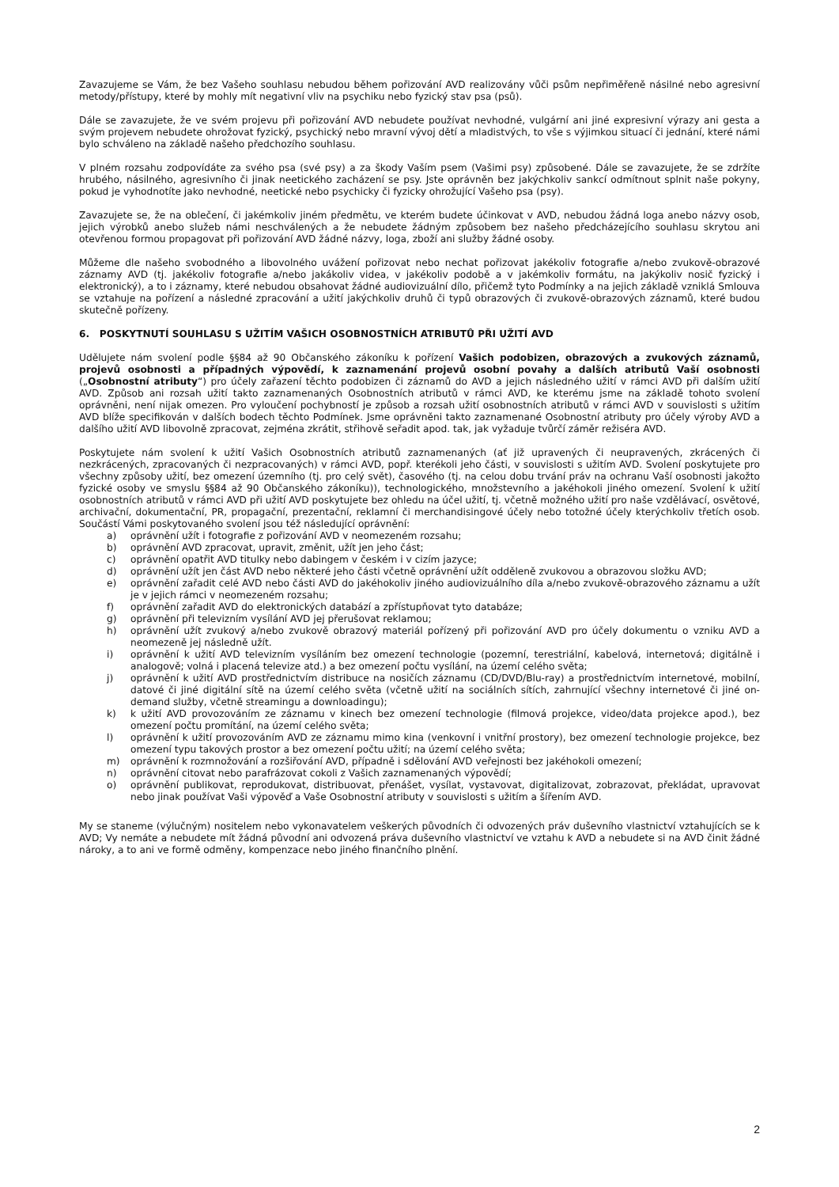Zavazujeme se Vám, že bez Vašeho souhlasu nebudou během pořizování AVD realizovány vůči psům nepřiměřeně násilné nebo agresivní metody/přístupy, které by mohly mít negativní vliv na psychiku nebo fyzický stav psa (psů).
Dále se zavazujete, že ve svém projevu při pořizování AVD nebudete používat nevhodné, vulgární ani jiné expresivní výrazy ani gesta a svým projevem nebudete ohrožovat fyzický, psychický nebo mravní vývoj dětí a mladistvých, to vše s výjimkou situací či jednání, které námi bylo schváleno na základě našeho předchozího souhlasu.
V plném rozsahu zodpovídáte za svého psa (své psy) a za škody Vaším psem (Vašimi psy) způsobené. Dále se zavazujete, že se zdržíte hrubého, násilného, agresivního či jinak neetického zacházení se psy. Jste oprávněn bez jakýchkoliv sankcí odmítnout splnit naše pokyny, pokud je vyhodnotíte jako nevhodné, neetické nebo psychicky či fyzicky ohrožující Vašeho psa (psy).
Zavazujete se, že na oblečení, či jakémkoliv jiném předmětu, ve kterém budete účinkovat v AVD, nebudou žádná loga anebo názvy osob, jejich výrobků anebo služeb námi neschválených a že nebudete žádným způsobem bez našeho předcházejícího souhlasu skrytou ani otevřenou formou propagovat při pořizování AVD žádné názvy, loga, zboží ani služby žádné osoby.
Můžeme dle našeho svobodného a libovolného uvážení pořizovat nebo nechat pořizovat jakékoliv fotografie a/nebo zvukově-obrazové záznamy AVD (tj. jakékoliv fotografie a/nebo jakákoliv videa, v jakékoliv podobě a v jakémkoliv formátu, na jakýkoliv nosič fyzický i elektronický), a to i záznamy, které nebudou obsahovat žádné audiovizuální dílo, přičemž tyto Podmínky a na jejich základě vzniklá Smlouva se vztahuje na pořízení a následné zpracování a užití jakýchkoliv druhů či typů obrazových či zvukově-obrazových záznamů, které budou skutečně pořízeny.
6. POSKYTNUTÍ SOUHLASU S UŽITÍM VAŠICH OSOBNOSTNÍCH ATRIBUTŮ PŘI UŽITÍ AVD
Udělujete nám svolení podle §§84 až 90 Občanského zákoníku k pořízení Vašich podobizen, obrazových a zvukových záznamů, projevů osobnosti a případných výpovědí, k zaznamenání projevů osobní povahy a dalších atributů Vaší osobnosti („Osobnostní atributy“) pro účely zařazení těchto podobizen či záznamů do AVD a jejich následného užití v rámci AVD při dalším užití AVD. Způsob ani rozsah užití takto zaznamenaných Osobnostních atributů v rámci AVD, ke kterému jsme na základě tohoto svolení oprávněni, není nijak omezen. Pro vyloučení pochybností je způsob a rozsah užití osobnostních atributů v rámci AVD v souvislosti s užitím AVD blíže specifikován v dalších bodech těchto Podmínek. Jsme oprávněni takto zaznamenané Osobnostní atributy pro účely výroby AVD a dalšího užití AVD libovolně zpracovat, zejména zkrátit, střihově seřadit apod. tak, jak vyžaduje tvůrčí záměr režiséra AVD.
Poskytujete nám svolení k užití Vašich Osobnostních atributů zaznamenaných (ať již upravených či neupravených, zkrácených či nezkrácených, zpracovaných či nezpracovaných) v rámci AVD, popř. kterékoli jeho části, v souvislosti s užitím AVD. Svolení poskytujete pro všechny způsoby užití, bez omezení územního (tj. pro celý svět), časového (tj. na celou dobu trvání práv na ochranu Vaší osobnosti jakožto fyzické osoby ve smyslu §§84 až 90 Občanského zákoníku)), technologického, množstevního a jakéhokoli jiného omezení. Svolení k užití osobnostních atributů v rámci AVD při užití AVD poskytujete bez ohledu na účel užití, tj. včetně možného užití pro naše vzdělávací, osvětové, archivační, dokumentační, PR, propagační, prezentační, reklamní či merchandisingové účely nebo totožné účely kterýchkoliv třetích osob. Součástí Vámi poskytovaného svolení jsou též následující oprávnění:
a) oprávnění užít i fotografie z pořizování AVD v neomezeném rozsahu;
b) oprávnění AVD zpracovat, upravit, změnit, užít jen jeho část;
c) oprávnění opatřit AVD titulky nebo dabingem v českém i v cizím jazyce;
d) oprávnění užít jen část AVD nebo některé jeho části včetně oprávnění užít odděleně zvukovou a obrazovou složku AVD;
e) oprávnění zařadit celé AVD nebo části AVD do jakéhokoliv jiného audiovizuálního díla a/nebo zvukově-obrazového záznamu a užít je v jejich rámci v neomezeném rozsahu;
f) oprávnění zařadit AVD do elektronických databází a zpřístupňovat tyto databáze;
g) oprávnění při televizním vysílání AVD jej přerušovat reklamou;
h) oprávnění užít zvukový a/nebo zvukově obrazový materiál pořízený při pořizování AVD pro účely dokumentu o vzniku AVD a neomezeně jej následně užít.
i) oprávnění k užití AVD televizním vysíláním bez omezení technologie (pozemní, terestriální, kabelová, internetová; digitálně i analogově; volná i placená televize atd.) a bez omezení počtu vysílání, na území celého světa;
j) oprávnění k užití AVD prostřednictvím distribuce na nosičích záznamu (CD/DVD/Blu-ray) a prostřednictvím internetové, mobilní, datové či jiné digitální sítě na území celého světa (včetně užití na sociálních sítích, zahrnující všechny internetové či jiné on-demand služby, včetně streamingu a downloadingu);
k) k užití AVD provozováním ze záznamu v kinech bez omezení technologie (filmová projekce, video/data projekce apod.), bez omezení počtu promítání, na území celého světa;
l) oprávnění k užití provozováním AVD ze záznamu mimo kina (venkovní i vnitřní prostory), bez omezení technologie projekce, bez omezení typu takových prostor a bez omezení počtu užití; na území celého světa;
m) oprávnění k rozmnožování a rozšiřování AVD, případně i sdělování AVD veřejnosti bez jakéhokoli omezení;
n) oprávnění citovat nebo parafrázovat cokoli z Vašich zaznamenaných výpovědí;
o) oprávnění publikovat, reprodukovat, distribuovat, přenášet, vysílat, vystavovat, digitalizovat, zobrazovat, překládat, upravovat nebo jinak používat Vaši výpověď a Vaše Osobnostní atributy v souvislosti s užitím a šířením AVD.
My se staneme (výlučným) nositelem nebo vykonavatelem veškerých původních či odvozených práv duševního vlastnictví vztahujících se k AVD; Vy nemáte a nebudete mít žádná původní ani odvozená práva duševního vlastnictví ve vztahu k AVD a nebudete si na AVD činit žádné nároky, a to ani ve formě odměny, kompenzace nebo jiného finančního plnění.
2